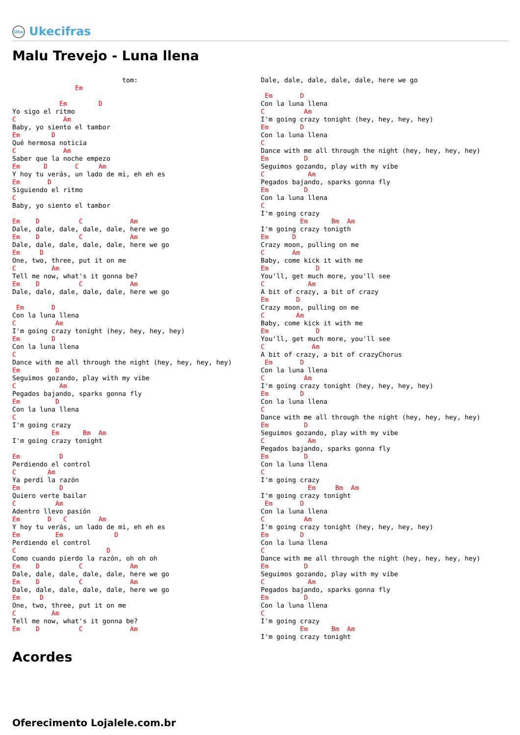Uke Ukecifras
Malu Trevejo - Luna llena
                            tom:
                Em

            Em        D
Yo sigo el ritmo
C            Am
Baby, yo siento el tambor
Em        D
Qué hermosa noticia
C            Am
Saber que la noche empezo
Em      D       C     Am
Y hoy tu verás, un lado de mi, eh eh es
Em       D
Siguiendo el ritmo
C
Baby, yo siento el tambor

Em    D          C            Am
Dale, dale, dale, dale, dale, here we go
Em    D          C            Am
Dale, dale, dale, dale, dale, here we go
Em     D
One, two, three, put it on me
C         Am
Tell me now, what's it gonna be?
Em    D          C            Am
Dale, dale, dale, dale, dale, here we go

 Em       D
Con la luna llena
C          Am
I'm going crazy tonight (hey, hey, hey, hey)
Em        D
Con la luna llena
C
Dance with me all through the night (hey, hey, hey, hey)
Em         D
Seguimos gozando, play with my vibe
C           Am
Pegados bajando, sparks gonna fly
Em         D
Con la luna llena
C
I'm going crazy
          Em      Bm  Am
I'm going crazy tonight

Em          D
Perdiendo el control
C        Am
Ya perdí la razón
Em          D
Quiero verte bailar
C          Am
Adentro llevo pasión
Em       D   C        Am
Y hoy tu verás, un lado de mi, eh eh es
Em         Em             D
Perdiendo el control
C                       D
Como cuando pierdo la razón, oh oh oh
Em    D          C            Am
Dale, dale, dale, dale, dale, here we go
Em    D          C            Am
Dale, dale, dale, dale, dale, here we go
Em     D
One, two, three, put it on me
C         Am
Tell me now, what's it gonna be?
Em    D          C            Am
Dale, dale, dale, dale, dale, here we go

 Em       D
Con la luna llena
C          Am
I'm going crazy tonight (hey, hey, hey, hey)
Em        D
Con la luna llena
C
Dance with me all through the night (hey, hey, hey, hey)
Em         D
Seguimos gozando, play with my vibe
C           Am
Pegados bajando, sparks gonna fly
Em         D
Con la luna llena
C
I'm going crazy
          Em      Bm  Am
I'm going crazy tonigth
Em      D
Crazy moon, pulling on me
C       Am
Baby, come kick it with me
Em            D
You'll, get much more, you'll see
C           Am
A bit of crazy, a bit of crazy
Em       D
Crazy moon, pulling on me
C        Am
Baby, come kick it with me
Em            D
You'll, get much more, you'll see
C            Am
A bit of crazy, a bit of crazyChorus
 Em       D
Con la luna llena
C          Am
I'm going crazy tonight (hey, hey, hey, hey)
Em        D
Con la luna llena
C
Dance with me all through the night (hey, hey, hey, hey)
Em         D
Seguimos gozando, play with my vibe
C           Am
Pegados bajando, sparks gonna fly
Em         D
Con la luna llena
C
I'm going crazy
            Em     Bm  Am
I'm going crazy tonight
 Em       D
Con la luna llena
C          Am
I'm going crazy tonight (hey, hey, hey, hey)
Em        D
Con la luna llena
C
Dance with me all through the night (hey, hey, hey, hey)
Em         D
Seguimos gozando, play with my vibe
C           Am
Pegados bajando, sparks gonna fly
Em         D
Con la luna llena
C
I'm going crazy
          Em      Bm  Am
I'm going crazy tonight
Acordes
Oferecimento Lojalele.com.br